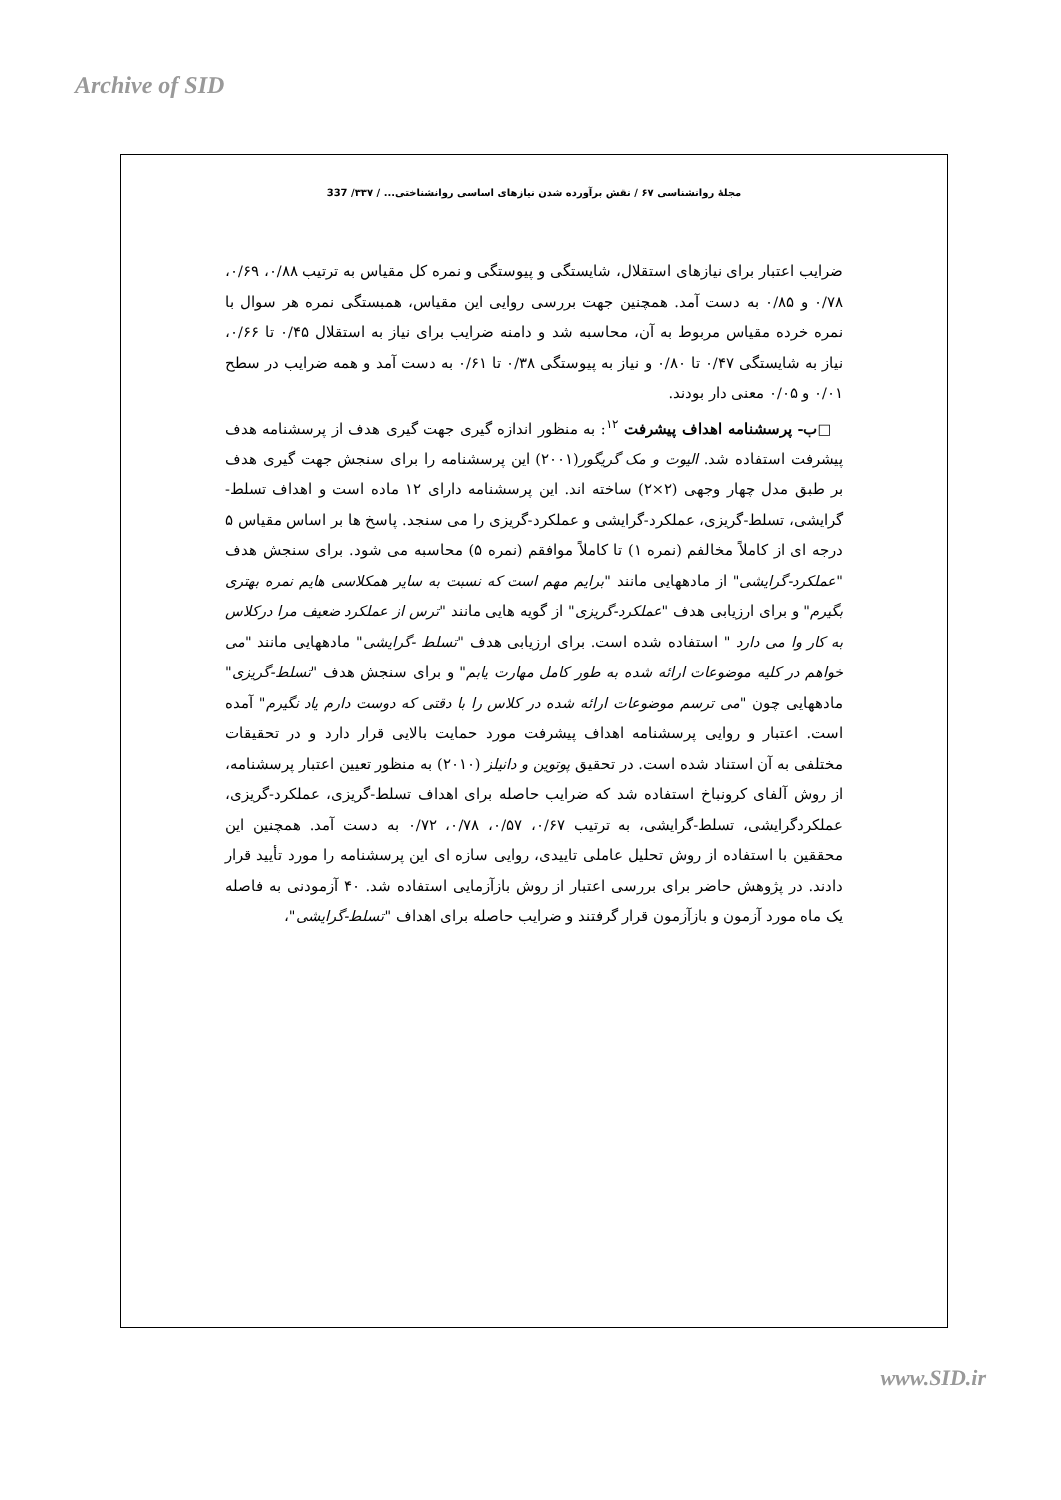Archive of SID
مجلهٔ روانشناسی ۶۷ / نقش برآورده شدن نیازهای اساسی روانشناختی... / ۳۳۷/ 337
ضرایب اعتبار برای نیازهای استقلال، شایستگی و پیوستگی و نمره کل مقیاس به ترتیب ۰/۸۸، ۰/۶۹، ۰/۷۸ و ۰/۸۵ به دست آمد. همچنین جهت بررسی روایی این مقیاس، همبستگی نمره هر سوال با نمره خرده مقیاس مربوط به آن، محاسبه شد و دامنه ضرایب برای نیاز به استقلال ۰/۴۵ تا ۰/۶۶، نیاز به شایستگی ۰/۴۷ تا ۰/۸۰ و نیاز به پیوستگی ۰/۳۸ تا ۰/۶۱ به دست آمد و همه ضرایب در سطح ۰/۰۱ و ۰/۰۵ معنی دار بودند.
□ب- پرسشنامه اهداف پیشرفت <sup>۱۲</sup>: به منظور اندازه گیری جهت گیری هدف از پرسشنامه هدف پیشرفت استفاده شد. الیوت و مک گریگور(۲۰۰۱) این پرسشنامه را برای سنجش جهت گیری هدف بر طبق مدل چهار وجهی (۲×۲) ساخته اند. این پرسشنامه دارای ۱۲ ماده است و اهداف تسلط-گرایشی، تسلط-گریزی، عملکرد-گرایشی و عملکرد-گریزی را می سنجد. پاسخ ها بر اساس مقیاس ۵ درجه ای از کاملاً مخالفم (نمره ۱) تا کاملاً موافقم (نمره ۵) محاسبه می شود. برای سنجش هدف "عملکرد-گرایشی" از مادههایی مانند "برایم مهم است که نسبت به سایر همکلاسی هایم نمره بهتری بگیرم" و برای ارزیابی هدف "عملکرد-گریزی" از گویه هایی مانند "ترس از عملکرد ضعیف مرا درکلاس به کار وا می دارد " استفاده شده است. برای ارزیابی هدف "تسلط -گرایشی" مادههایی مانند "می خواهم در کلیه موضوعات ارائه شده به طور کامل مهارت یابم" و برای سنجش هدف "تسلط-گریزی" مادههایی چون "می ترسم موضوعات ارائه شده در کلاس را با دقتی که دوست دارم یاد نگیرم" آمده است. اعتبار و روایی پرسشنامه اهداف پیشرفت مورد حمایت بالایی قرار دارد و در تحقیقات مختلفی به آن استناد شده است. در تحقیق پوتوین و دانیلز (۲۰۱۰) به منظور تعیین اعتبار پرسشنامه، از روش آلفای کرونباخ استفاده شد که ضرایب حاصله برای اهداف تسلط-گریزی، عملکرد-گریزی، عملکردگرایشی، تسلط-گرایشی، به ترتیب ۰/۶۷، ۰/۵۷، ۰/۷۸، ۰/۷۲ به دست آمد. همچنین این محققین با استفاده از روش تحلیل عاملی تاییدی، روایی سازه ای این پرسشنامه را مورد تأیید قرار دادند. در پژوهش حاضر برای بررسی اعتبار از روش بازآزمایی استفاده شد. ۴۰ آزمودنی به فاصله یک ماه مورد آزمون و بازآزمون قرار گرفتند و ضرایب حاصله برای اهداف "تسلط-گرایشی"،
www.SID.ir